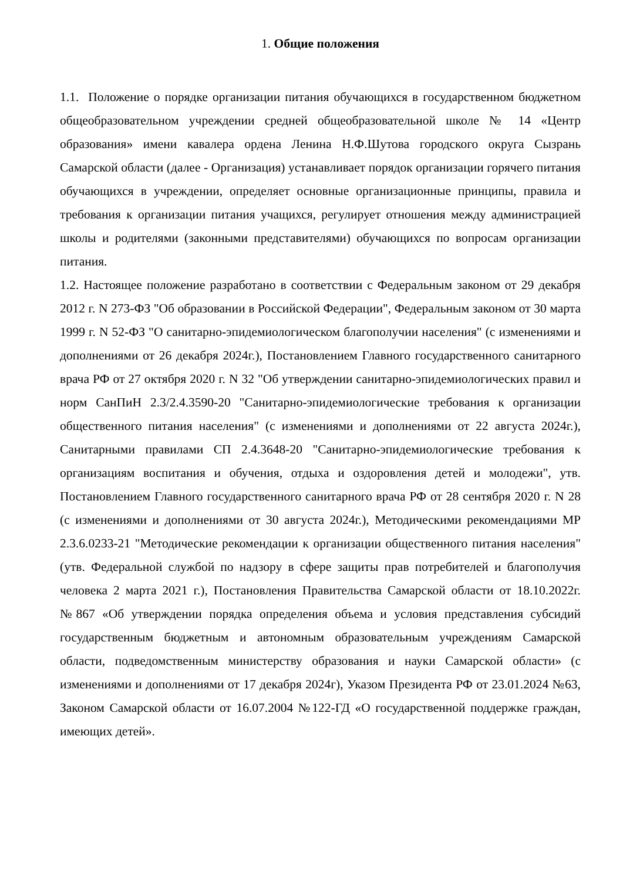1. Общие положения
1.1. Положение о порядке организации питания обучающихся в государственном бюджетном общеобразовательном учреждении средней общеобразовательной школе № 14 «Центр образования» имени кавалера ордена Ленина Н.Ф.Шутова городского округа Сызрань Самарской области (далее - Организация) устанавливает порядок организации горячего питания обучающихся в учреждении, определяет основные организационные принципы, правила и требования к организации питания учащихся, регулирует отношения между администрацией школы и родителями (законными представителями) обучающихся по вопросам организации питания.
1.2. Настоящее положение разработано в соответствии с Федеральным законом от 29 декабря 2012 г. N 273-ФЗ "Об образовании в Российской Федерации", Федеральным законом от 30 марта 1999 г. N 52-ФЗ "О санитарно-эпидемиологическом благополучии населения" (с изменениями и дополнениями от 26 декабря 2024г.), Постановлением Главного государственного санитарного врача РФ от 27 октября 2020 г. N 32 "Об утверждении санитарно-эпидемиологических правил и норм СанПиН 2.3/2.4.3590-20 "Санитарно-эпидемиологические требования к организации общественного питания населения" (с изменениями и дополнениями от 22 августа 2024г.), Санитарными правилами СП 2.4.3648-20 "Санитарно-эпидемиологические требования к организациям воспитания и обучения, отдыха и оздоровления детей и молодежи", утв. Постановлением Главного государственного санитарного врача РФ от 28 сентября 2020 г. N 28 (с изменениями и дополнениями от 30 августа 2024г.), Методическими рекомендациями МР 2.3.6.0233-21 "Методические рекомендации к организации общественного питания населения" (утв. Федеральной службой по надзору в сфере защиты прав потребителей и благополучия человека 2 марта 2021 г.), Постановления Правительства Самарской области от 18.10.2022г. №867 «Об утверждении порядка определения объема и условия представления субсидий государственным бюджетным и автономным образовательным учреждениям Самарской области, подведомственным министерству образования и науки Самарской области» (с изменениями и дополнениями от 17 декабря 2024г), Указом Президента РФ от 23.01.2024 №63, Законом Самарской области от 16.07.2004 №122-ГД «О государственной поддержке граждан, имеющих детей».